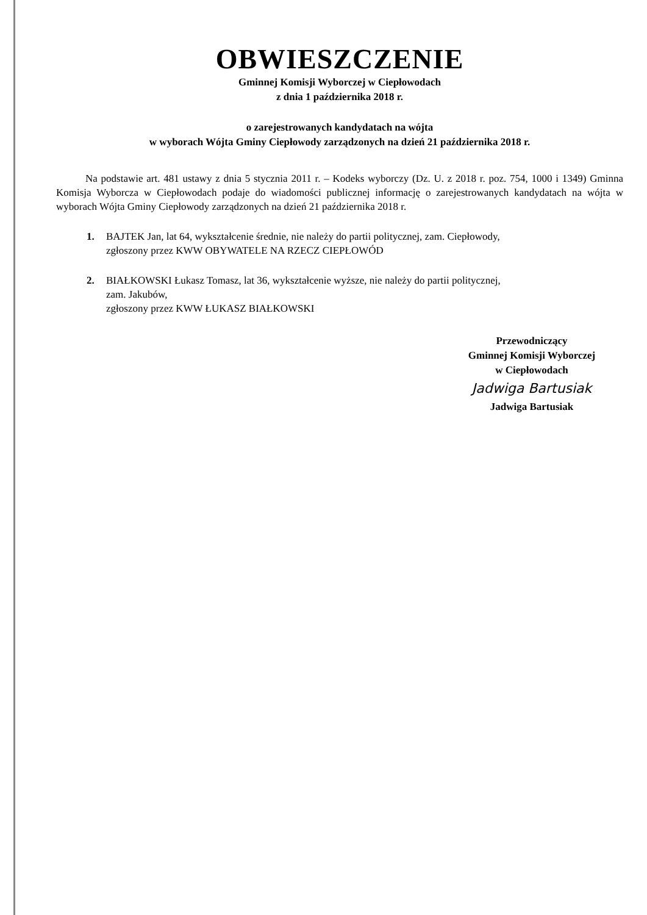OBWIESZCZENIE
Gminnej Komisji Wyborczej w Ciepłowodach
z dnia 1 października 2018 r.
o zarejestrowanych kandydatach na wójta
w wyborach Wójta Gminy Ciepłowody zarządzonych na dzień 21 października 2018 r.
Na podstawie art. 481 ustawy z dnia 5 stycznia 2011 r. – Kodeks wyborczy (Dz. U. z 2018 r. poz. 754, 1000 i 1349) Gminna Komisja Wyborcza w Ciepłowodach podaje do wiadomości publicznej informację o zarejestrowanych kandydatach na wójta w wyborach Wójta Gminy Ciepłowody zarządzonych na dzień 21 października 2018 r.
1. BAJTEK Jan, lat 64, wykształcenie średnie, nie należy do partii politycznej, zam. Ciepłowody,
zgłoszony przez KWW OBYWATELE NA RZECZ CIEPŁOWÓD
2. BIAŁKOWSKI Łukasz Tomasz, lat 36, wykształcenie wyższe, nie należy do partii politycznej,
zam. Jakubów,
zgłoszony przez KWW ŁUKASZ BIAŁKOWSKI
Przewodniczący
Gminnej Komisji Wyborczej
w Ciepłowodach
Jadwiga Bartusiak
Jadwiga Bartusiak